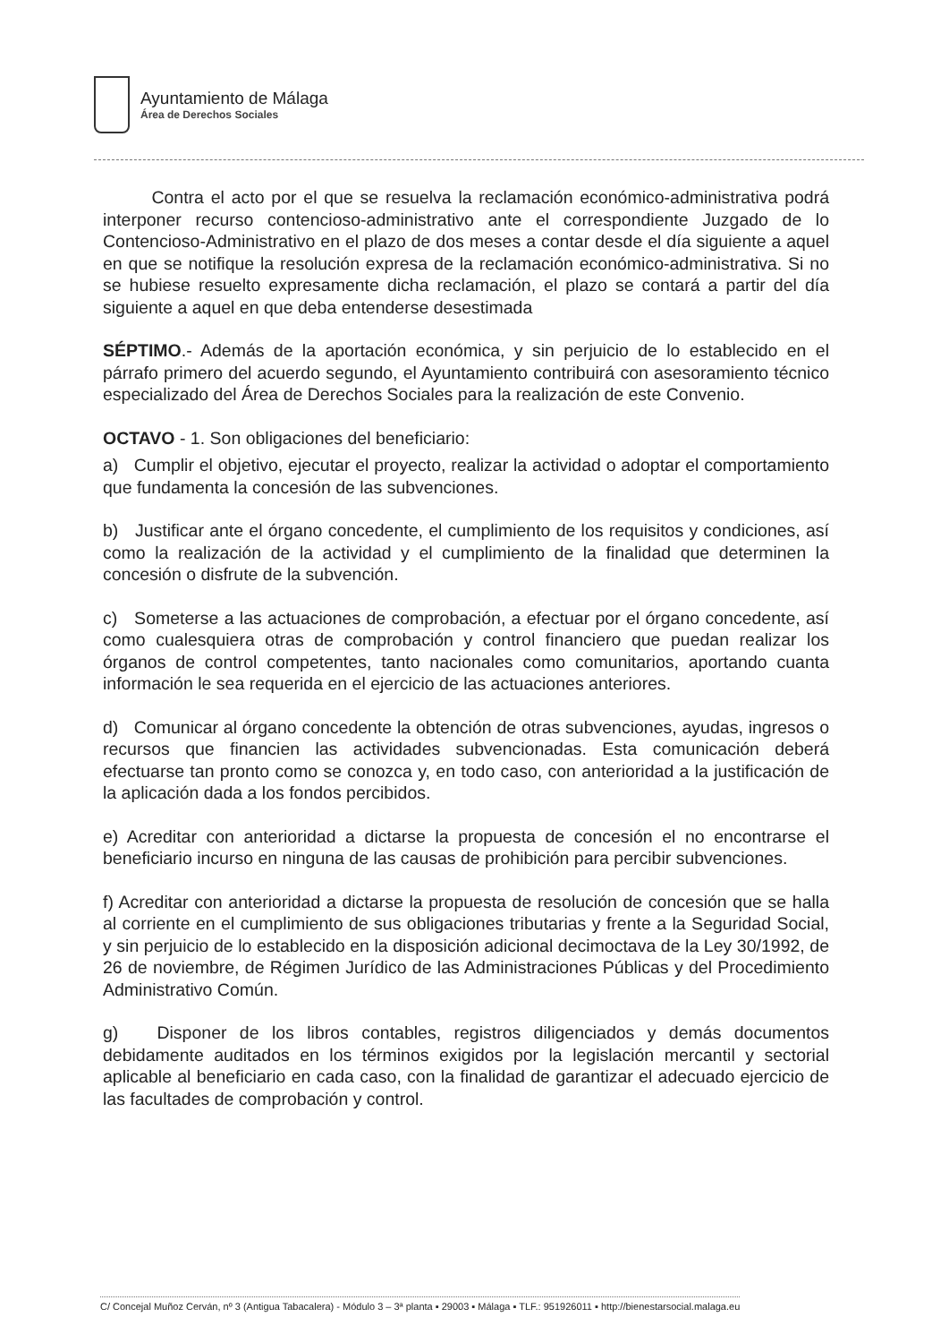Ayuntamiento de Málaga
Área de Derechos Sociales
Contra el acto por el que se resuelva la reclamación económico-administrativa podrá interponer recurso contencioso-administrativo ante el correspondiente Juzgado de lo Contencioso-Administrativo en el plazo de dos meses a contar desde el día siguiente a aquel en que se notifique la resolución expresa de la reclamación económico-administrativa. Si no se hubiese resuelto expresamente dicha reclamación, el plazo se contará a partir del día siguiente a aquel en que deba entenderse desestimada
SÉPTIMO.- Además de la aportación económica, y sin perjuicio de lo establecido en el párrafo primero del acuerdo segundo, el Ayuntamiento contribuirá con asesoramiento técnico especializado del Área de Derechos Sociales para la realización de este Convenio.
OCTAVO - 1. Son obligaciones del beneficiario:
a) Cumplir el objetivo, ejecutar el proyecto, realizar la actividad o adoptar el comportamiento que fundamenta la concesión de las subvenciones.
b) Justificar ante el órgano concedente, el cumplimiento de los requisitos y condiciones, así como la realización de la actividad y el cumplimiento de la finalidad que determinen la concesión o disfrute de la subvención.
c) Someterse a las actuaciones de comprobación, a efectuar por el órgano concedente, así como cualesquiera otras de comprobación y control financiero que puedan realizar los órganos de control competentes, tanto nacionales como comunitarios, aportando cuanta información le sea requerida en el ejercicio de las actuaciones anteriores.
d) Comunicar al órgano concedente la obtención de otras subvenciones, ayudas, ingresos o recursos que financien las actividades subvencionadas. Esta comunicación deberá efectuarse tan pronto como se conozca y, en todo caso, con anterioridad a la justificación de la aplicación dada a los fondos percibidos.
e) Acreditar con anterioridad a dictarse la propuesta de concesión el no encontrarse el beneficiario incurso en ninguna de las causas de prohibición para percibir subvenciones.
f) Acreditar con anterioridad a dictarse la propuesta de resolución de concesión que se halla al corriente en el cumplimiento de sus obligaciones tributarias y frente a la Seguridad Social, y sin perjuicio de lo establecido en la disposición adicional decimoctava de la Ley 30/1992, de 26 de noviembre, de Régimen Jurídico de las Administraciones Públicas y del Procedimiento Administrativo Común.
g) Disponer de los libros contables, registros diligenciados y demás documentos debidamente auditados en los términos exigidos por la legislación mercantil y sectorial aplicable al beneficiario en cada caso, con la finalidad de garantizar el adecuado ejercicio de las facultades de comprobación y control.
C/ Concejal Muñoz Cerván, nº 3 (Antigua Tabacalera) - Módulo 3 – 3ª planta ▪ 29003 ▪ Málaga ▪ TLF.: 951926011 ▪ http://bienestarsocial.malaga.eu